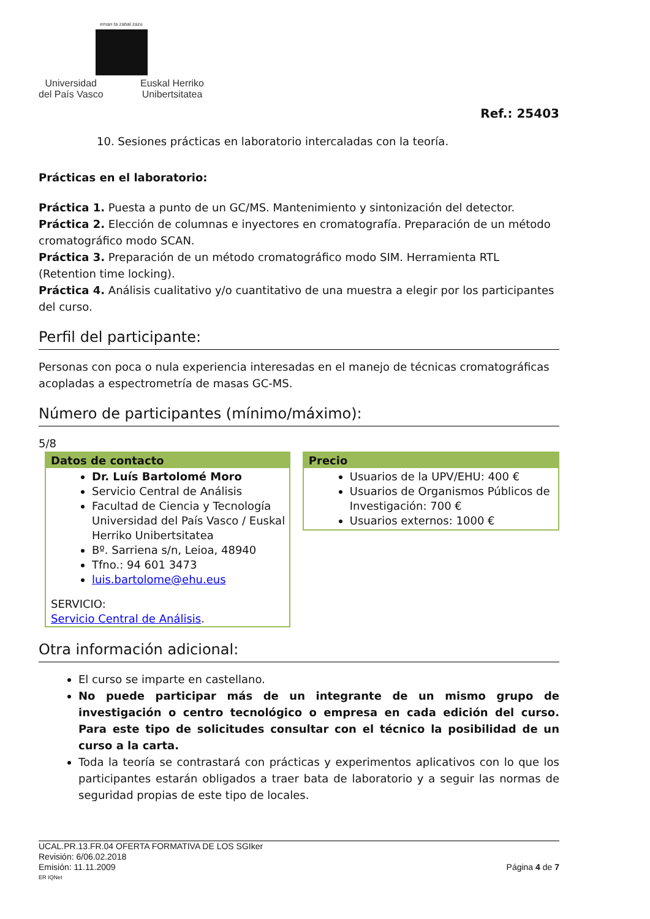eman ta zabal zazu
Universidad
del País Vasco Euskal Herriko
Unibertsitatea
Ref.: 25403
10. Sesiones prácticas en laboratorio intercaladas con la teoría.
Prácticas en el laboratorio:
Práctica 1. Puesta a punto de un GC/MS. Mantenimiento y sintonización del detector.
Práctica 2. Elección de columnas e inyectores en cromatografía. Preparación de un método cromatográfico modo SCAN.
Práctica 3. Preparación de un método cromatográfico modo SIM. Herramienta RTL (Retention time locking).
Práctica 4. Análisis cualitativo y/o cuantitativo de una muestra a elegir por los participantes del curso.
Perfil del participante:
Personas con poca o nula experiencia interesadas en el manejo de técnicas cromatográficas acopladas a espectrometría de masas GC-MS.
Número de participantes (mínimo/máximo):
5/8
Datos de contacto
Dr. Luís Bartolomé Moro
Servicio Central de Análisis
Facultad de Ciencia y Tecnología Universidad del País Vasco / Euskal Herriko Unibertsitatea
Bº. Sarriena s/n, Leioa, 48940
Tfno.: 94 601 3473
luis.bartolome@ehu.eus
SERVICIO:
Servicio Central de Análisis.
Precio
Usuarios de la UPV/EHU: 400 €
Usuarios de Organismos Públicos de Investigación: 700 €
Usuarios externos: 1000 €
Otra información adicional:
El curso se imparte en castellano.
No puede participar más de un integrante de un mismo grupo de investigación o centro tecnológico o empresa en cada edición del curso. Para este tipo de solicitudes consultar con el técnico la posibilidad de un curso a la carta.
Toda la teoría se contrastará con prácticas y experimentos aplicativos con lo que los participantes estarán obligados a traer bata de laboratorio y a seguir las normas de seguridad propias de este tipo de locales.
UCAL.PR.13.FR.04 OFERTA FORMATIVA DE LOS SGIker
Revisión: 6/06.02.2018
Emisión: 11.11.2009 Página 4 de 7
ER IQNet